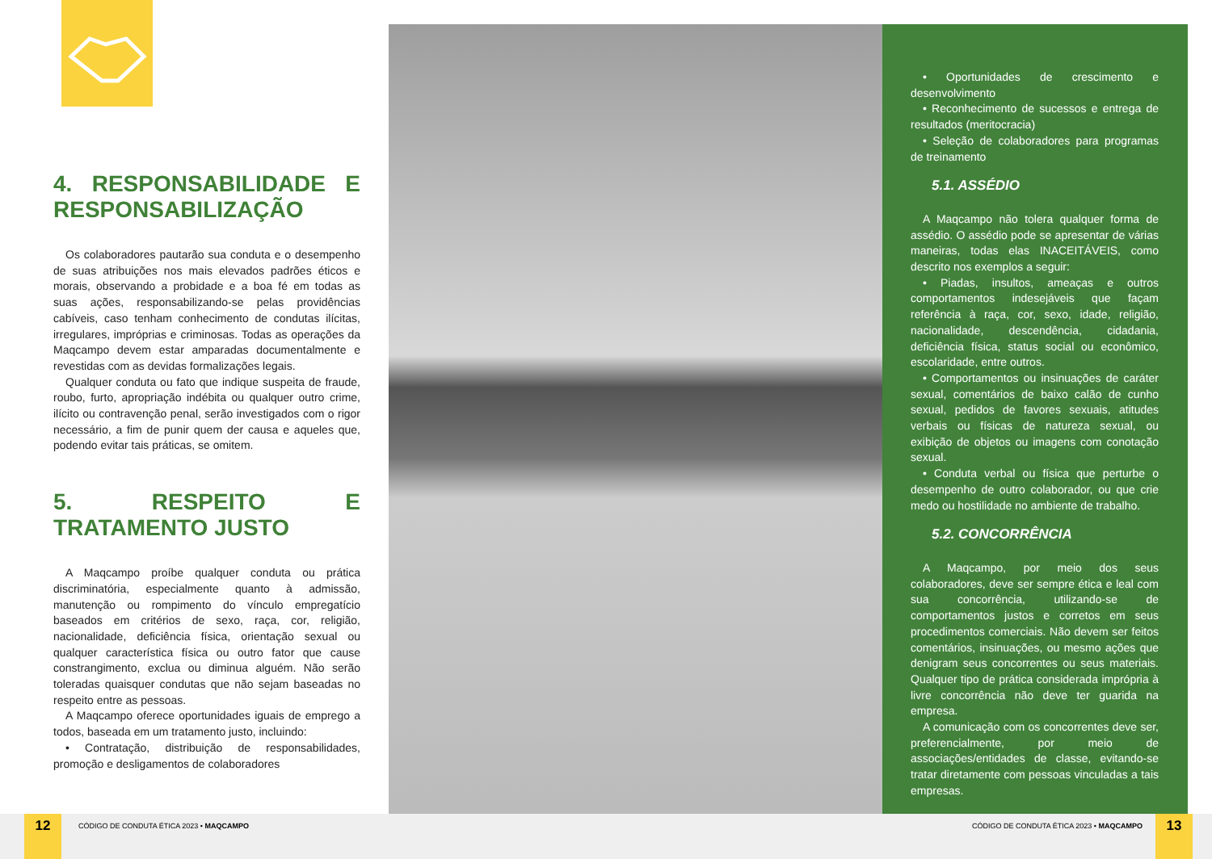4. RESPONSABILIDADE E RESPONSABILIZAÇÃO
Os colaboradores pautarão sua conduta e o desempenho de suas atribuições nos mais elevados padrões éticos e morais, observando a probidade e a boa fé em todas as suas ações, responsabilizando-se pelas providências cabíveis, caso tenham conhecimento de condutas ilícitas, irregulares, impróprias e criminosas. Todas as operações da Maqcampo devem estar amparadas documentalmente e revestidas com as devidas formalizações legais.
Qualquer conduta ou fato que indique suspeita de fraude, roubo, furto, apropriação indébita ou qualquer outro crime, ilícito ou contravenção penal, serão investigados com o rigor necessário, a fim de punir quem der causa e aqueles que, podendo evitar tais práticas, se omitem.
5. RESPEITO E TRATAMENTO JUSTO
A Maqcampo proíbe qualquer conduta ou prática discriminatória, especialmente quanto à admissão, manutenção ou rompimento do vínculo empregatício baseados em critérios de sexo, raça, cor, religião, nacionalidade, deficiência física, orientação sexual ou qualquer característica física ou outro fator que cause constrangimento, exclua ou diminua alguém. Não serão toleradas quaisquer condutas que não sejam baseadas no respeito entre as pessoas.
A Maqcampo oferece oportunidades iguais de emprego a todos, baseada em um tratamento justo, incluindo:
• Contratação, distribuição de responsabilidades, promoção e desligamentos de colaboradores
• Oportunidades de crescimento e desenvolvimento
• Reconhecimento de sucessos e entrega de resultados (meritocracia)
• Seleção de colaboradores para programas de treinamento
5.1. ASSÉDIO
A Maqcampo não tolera qualquer forma de assédio. O assédio pode se apresentar de várias maneiras, todas elas INACEITÁVEIS, como descrito nos exemplos a seguir:
• Piadas, insultos, ameaças e outros comportamentos indesejáveis que façam referência à raça, cor, sexo, idade, religião, nacionalidade, descendência, cidadania, deficiência física, status social ou econômico, escolaridade, entre outros.
• Comportamentos ou insinuações de caráter sexual, comentários de baixo calão de cunho sexual, pedidos de favores sexuais, atitudes verbais ou físicas de natureza sexual, ou exibição de objetos ou imagens com conotação sexual.
• Conduta verbal ou física que perturbe o desempenho de outro colaborador, ou que crie medo ou hostilidade no ambiente de trabalho.
5.2. CONCORRÊNCIA
A Maqcampo, por meio dos seus colaboradores, deve ser sempre ética e leal com sua concorrência, utilizando-se de comportamentos justos e corretos em seus procedimentos comerciais. Não devem ser feitos comentários, insinuações, ou mesmo ações que denigram seus concorrentes ou seus materiais. Qualquer tipo de prática considerada imprópria à livre concorrência não deve ter guarida na empresa.
A comunicação com os concorrentes deve ser, preferencialmente, por meio de associações/entidades de classe, evitando-se tratar diretamente com pessoas vinculadas a tais empresas.
12
CÓDIGO DE CONDUTA ÉTICA 2023 • MAQCAMPO
CÓDIGO DE CONDUTA ÉTICA 2023 • MAQCAMPO
13